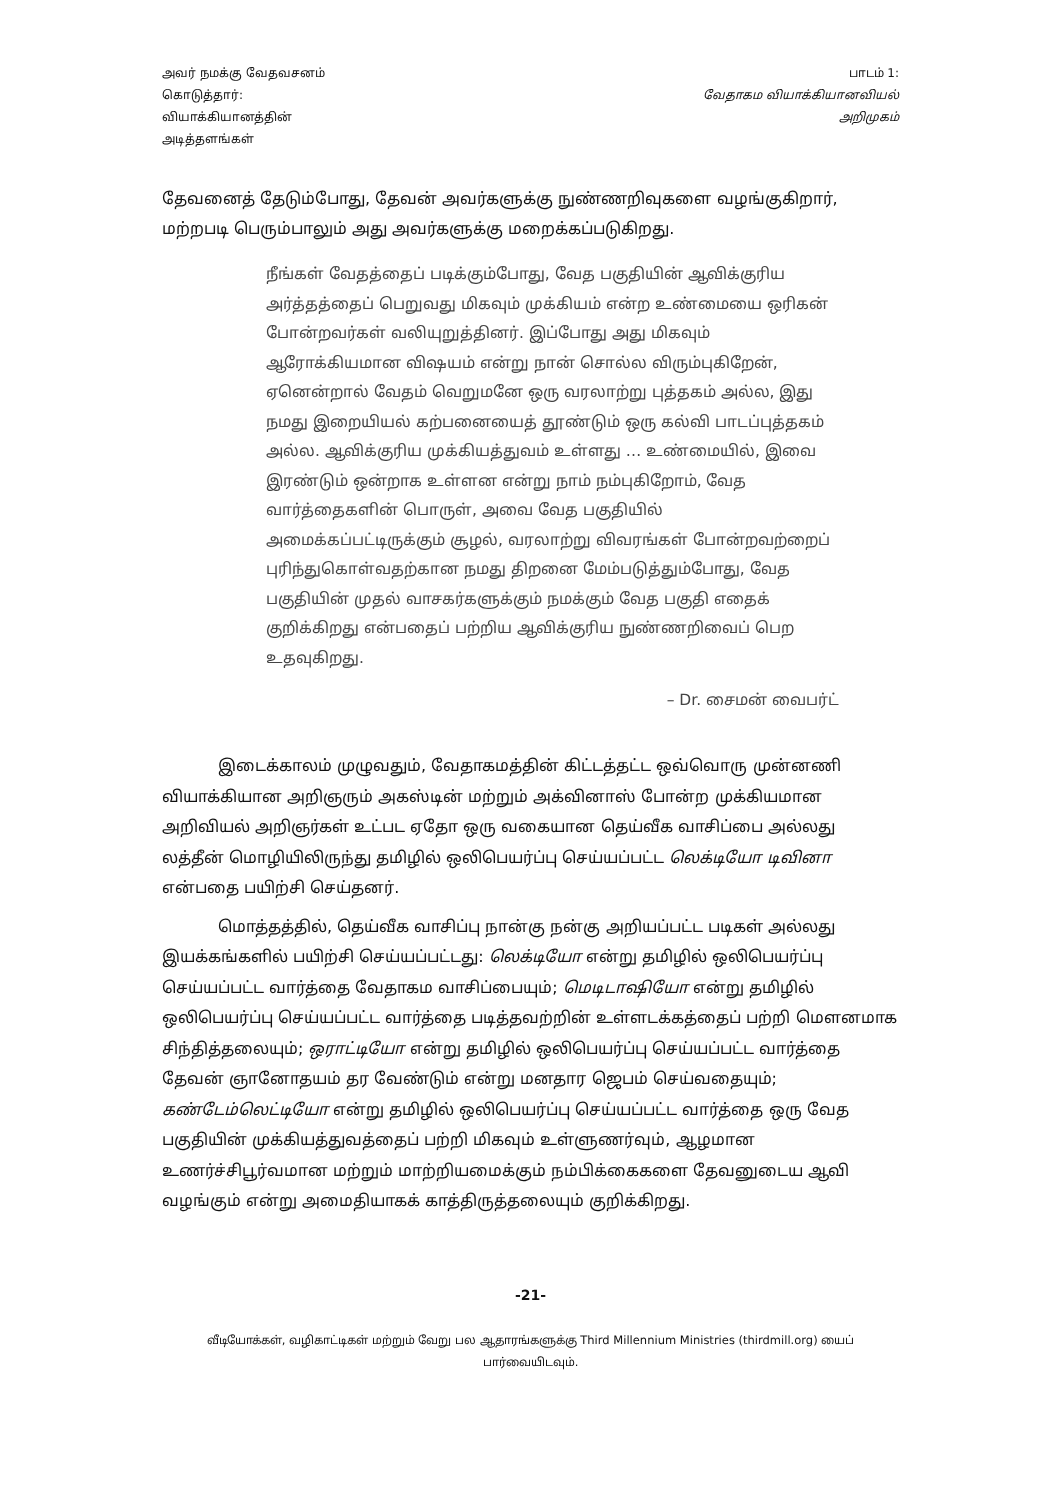அவர் நமக்கு வேதவசனம்
கொடுத்தார்:
வியாக்கியானத்தின்
அடித்தளங்கள்
பாடம் 1:
வேதாகம வியாக்கியானவியல்
அறிமுகம்
தேவனைத் தேடும்போது, தேவன் அவர்களுக்கு நுண்ணறிவுகளை வழங்குகிறார், மற்றபடி பெரும்பாலும் அது அவர்களுக்கு மறைக்கப்படுகிறது.
நீங்கள் வேதத்தைப் படிக்கும்போது, வேத பகுதியின் ஆவிக்குரிய அர்த்தத்தைப் பெறுவது மிகவும் முக்கியம் என்ற உண்மையை ஒரிகன் போன்றவர்கள் வலியுறுத்தினர். இப்போது அது மிகவும் ஆரோக்கியமான விஷயம் என்று நான் சொல்ல விரும்புகிறேன், ஏனென்றால் வேதம் வெறுமனே ஒரு வரலாற்று புத்தகம் அல்ல, இது நமது இறையியல் கற்பனையைத் தூண்டும் ஒரு கல்வி பாடப்புத்தகம் அல்ல. ஆவிக்குரிய முக்கியத்துவம் உள்ளது … உண்மையில், இவை இரண்டும் ஒன்றாக உள்ளன என்று நாம் நம்புகிறோம், வேத வார்த்தைகளின் பொருள், அவை வேத பகுதியில் அமைக்கப்பட்டிருக்கும் சூழல், வரலாற்று விவரங்கள் போன்றவற்றைப் புரிந்துகொள்வதற்கான நமது திறனை மேம்படுத்தும்போது, வேத பகுதியின் முதல் வாசகர்களுக்கும் நமக்கும் வேத பகுதி எதைக் குறிக்கிறது என்பதைப் பற்றிய ஆவிக்குரிய நுண்ணறிவைப் பெற உதவுகிறது.
– Dr. சைமன் வைபர்ட்
இடைக்காலம் முழுவதும், வேதாகமத்தின் கிட்டத்தட்ட ஒவ்வொரு முன்னணி வியாக்கியான அறிஞரும் அகஸ்டின் மற்றும் அக்வினாஸ் போன்ற முக்கியமான அறிவியல் அறிஞர்கள் உட்பட ஏதோ ஒரு வகையான தெய்வீக வாசிப்பை அல்லது லத்தீன் மொழியிலிருந்து தமிழில் ஒலிபெயர்ப்பு செய்யப்பட்ட லெக்டியோ டிவினா என்பதை பயிற்சி செய்தனர்.
மொத்தத்தில், தெய்வீக வாசிப்பு நான்கு நன்கு அறியப்பட்ட படிகள் அல்லது இயக்கங்களில் பயிற்சி செய்யப்பட்டது: லெக்டியோ என்று தமிழில் ஒலிபெயர்ப்பு செய்யப்பட்ட வார்த்தை வேதாகம வாசிப்பையும்; மெடிடாஷியோ என்று தமிழில் ஒலிபெயர்ப்பு செய்யப்பட்ட வார்த்தை படித்தவற்றின் உள்ளடக்கத்தைப் பற்றி மௌனமாக சிந்தித்தலையும்; ஒராட்டியோ என்று தமிழில் ஒலிபெயர்ப்பு செய்யப்பட்ட வார்த்தை தேவன் ஞானோதயம் தர வேண்டும் என்று மனதார ஜெபம் செய்வதையும்; கண்டேம்லெட்டியோ என்று தமிழில் ஒலிபெயர்ப்பு செய்யப்பட்ட வார்த்தை ஒரு வேத பகுதியின் முக்கியத்துவத்தைப் பற்றி மிகவும் உள்ளுணர்வும், ஆழமான உணர்ச்சிபூர்வமான மற்றும் மாற்றியமைக்கும் நம்பிக்கைகளை தேவனுடைய ஆவி வழங்கும் என்று அமைதியாகக் காத்திருத்தலையும் குறிக்கிறது.
-21-
வீடியோக்கள், வழிகாட்டிகள் மற்றும் வேறு பல ஆதாரங்களுக்கு Third Millennium Ministries (thirdmill.org) யைப் பார்வையிடவும்.